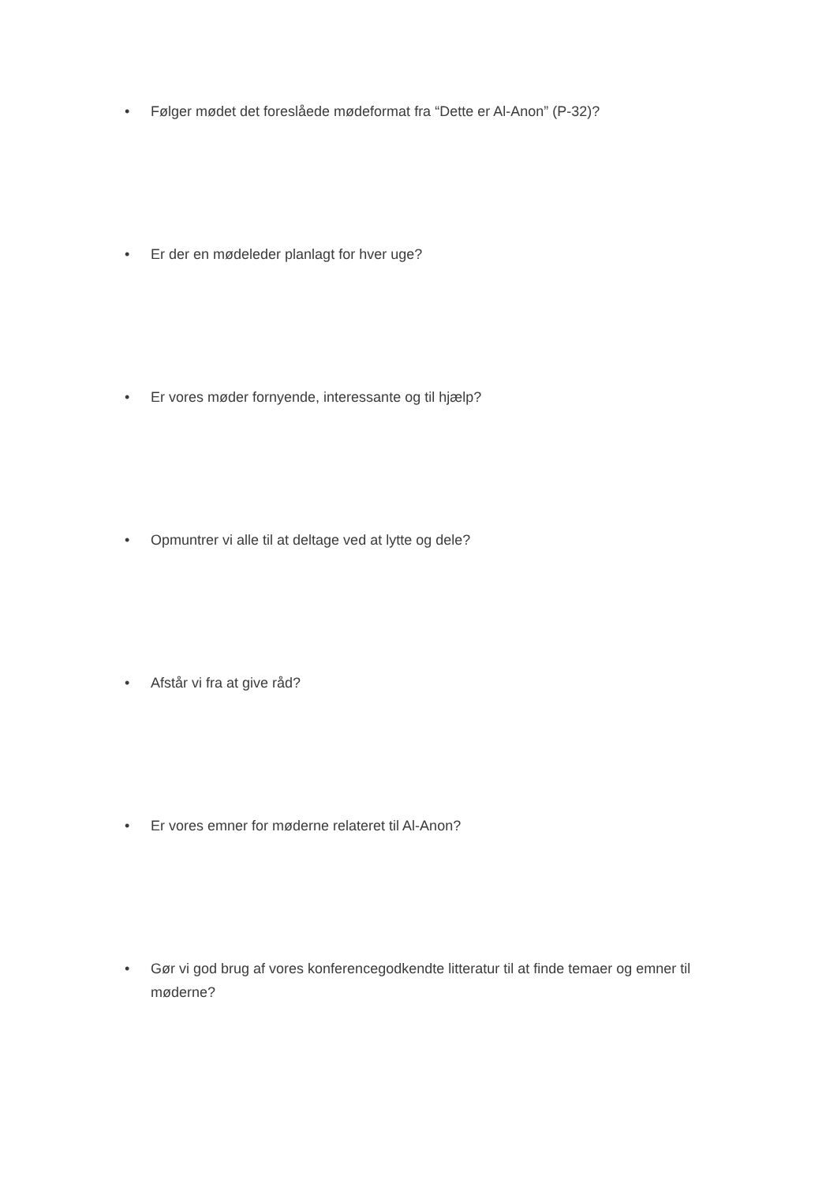• Følger mødet det foreslåede mødeformat fra “Dette er Al-Anon” (P-32)?
• Er der en mødeleder planlagt for hver uge?
• Er vores møder fornyende, interessante og til hjælp?
• Opmuntrer vi alle til at deltage ved at lytte og dele?
• Afstår vi fra at give råd?
• Er vores emner for møderne relateret til Al-Anon?
• Gør vi god brug af vores konferencegodkendte litteratur til at finde temaer og emner til møderne?